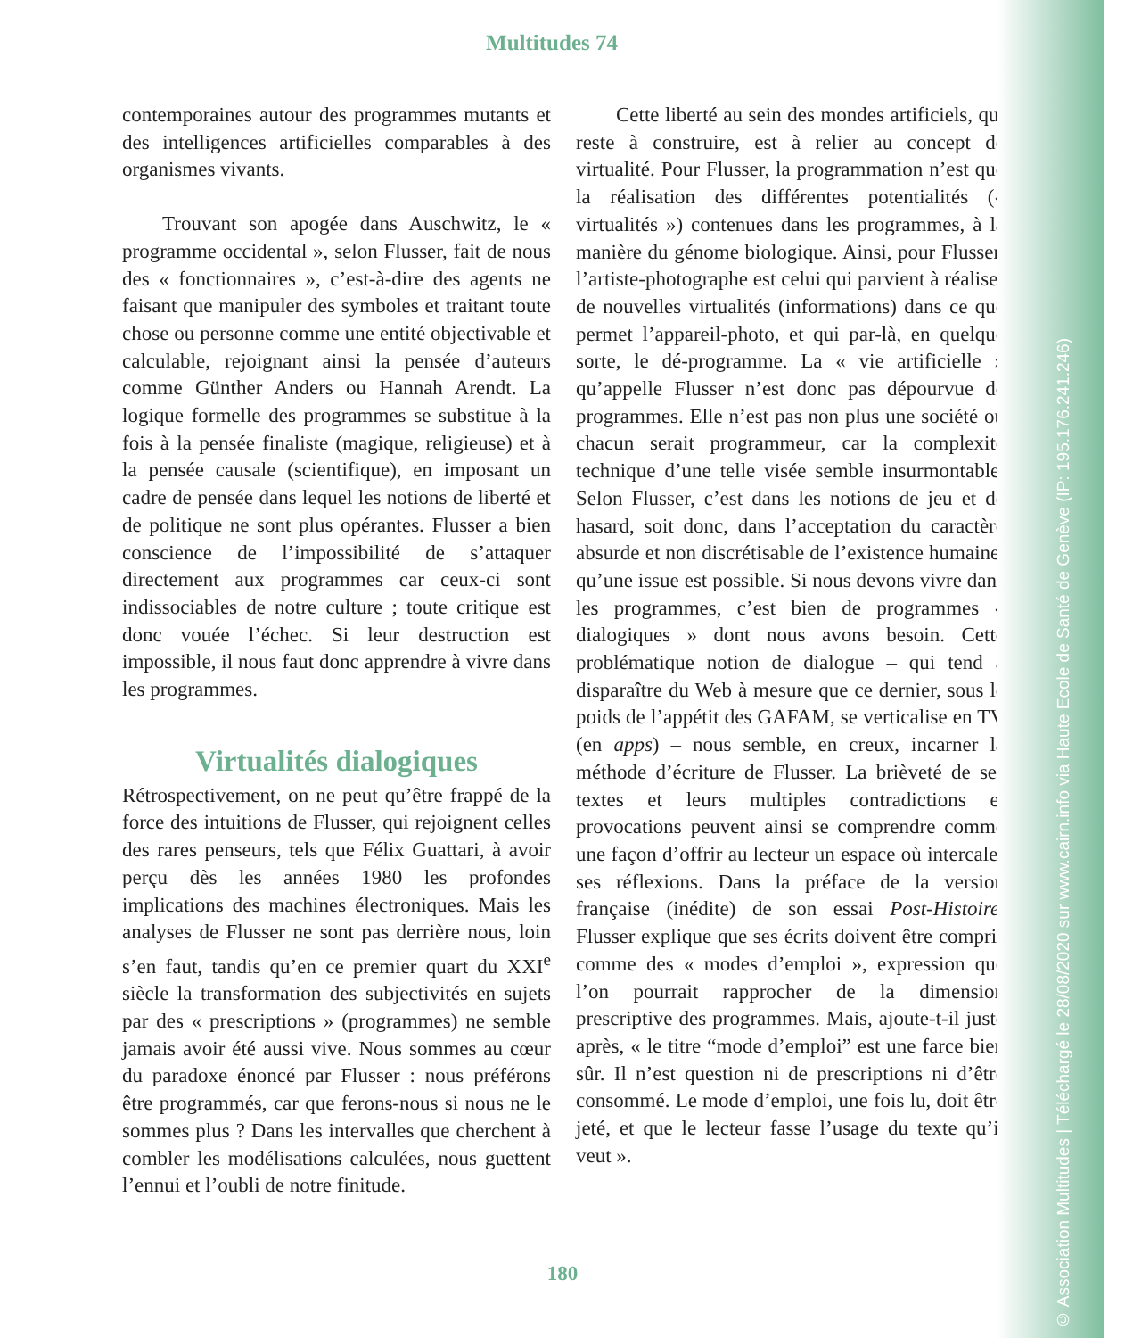© Association Multitudes | Téléchargé le 28/08/2020 sur www.cairn.info via Haute Ecole de Santé de Genève (IP: 195.176.241.246)
Multitudes 74
contemporaines autour des programmes mutants et des intelligences artificielles comparables à des organismes vivants.
Trouvant son apogée dans Auschwitz, le « programme occidental », selon Flusser, fait de nous des « fonctionnaires », c’est-à-dire des agents ne faisant que manipuler des symboles et traitant toute chose ou personne comme une entité objectivable et calculable, rejoignant ainsi la pensée d’auteurs comme Günther Anders ou Hannah Arendt. La logique formelle des programmes se substitue à la fois à la pensée finaliste (magique, religieuse) et à la pensée causale (scientifique), en imposant un cadre de pensée dans lequel les notions de liberté et de politique ne sont plus opérantes. Flusser a bien conscience de l’impossibilité de s’attaquer directement aux programmes car ceux-ci sont indissociables de notre culture ; toute critique est donc vouée l’échec. Si leur destruction est impossible, il nous faut donc apprendre à vivre dans les programmes.
Virtualités dialogiques
Rétrospectivement, on ne peut qu’être frappé de la force des intuitions de Flusser, qui rejoignent celles des rares penseurs, tels que Félix Guattari, à avoir perçu dès les années 1980 les profondes implications des machines électroniques. Mais les analyses de Flusser ne sont pas derrière nous, loin s’en faut, tandis qu’en ce premier quart du XXI<sup>e</sup> siècle la transformation des subjectivités en sujets par des « prescriptions » (programmes) ne semble jamais avoir été aussi vive. Nous sommes au cœur du paradoxe énoncé par Flusser : nous préférons être programmés, car que ferons-nous si nous ne le sommes plus ? Dans les intervalles que cherchent à combler les modélisations calculées, nous guettent l’ennui et l’oubli de notre finitude.
Cette liberté au sein des mondes artificiels, qui reste à construire, est à relier au concept de virtualité. Pour Flusser, la programmation n’est que la réalisation des différentes potentialités (« virtualités ») contenues dans les programmes, à la manière du génome biologique. Ainsi, pour Flusser, l’artiste-photographe est celui qui parvient à réaliser de nouvelles virtualités (informations) dans ce que permet l’appareil-photo, et qui par-là, en quelque sorte, le dé-programme. La « vie artificielle » qu’appelle Flusser n’est donc pas dépourvue de programmes. Elle n’est pas non plus une société où chacun serait programmeur, car la complexité technique d’une telle visée semble insurmontable. Selon Flusser, c’est dans les notions de jeu et de hasard, soit donc, dans l’acceptation du caractère absurde et non discrétisable de l’existence humaine, qu’une issue est possible. Si nous devons vivre dans les programmes, c’est bien de programmes « dialogiques » dont nous avons besoin. Cette problématique notion de dialogue – qui tend à disparaître du Web à mesure que ce dernier, sous le poids de l’appétit des GAFAM, se verticalise en TV (en apps) – nous semble, en creux, incarner la méthode d’écriture de Flusser. La brièveté de ses textes et leurs multiples contradictions et provocations peuvent ainsi se comprendre comme une façon d’offrir au lecteur un espace où intercaler ses réflexions. Dans la préface de la version française (inédite) de son essai Post-Histoire, Flusser explique que ses écrits doivent être compris comme des « modes d’emploi », expression que l’on pourrait rapprocher de la dimension prescriptive des programmes. Mais, ajoute-t-il juste après, « le titre “mode d’emploi” est une farce bien sûr. Il n’est question ni de prescriptions ni d’être consommé. Le mode d’emploi, une fois lu, doit être jeté, et que le lecteur fasse l’usage du texte qu’il veut ».
180